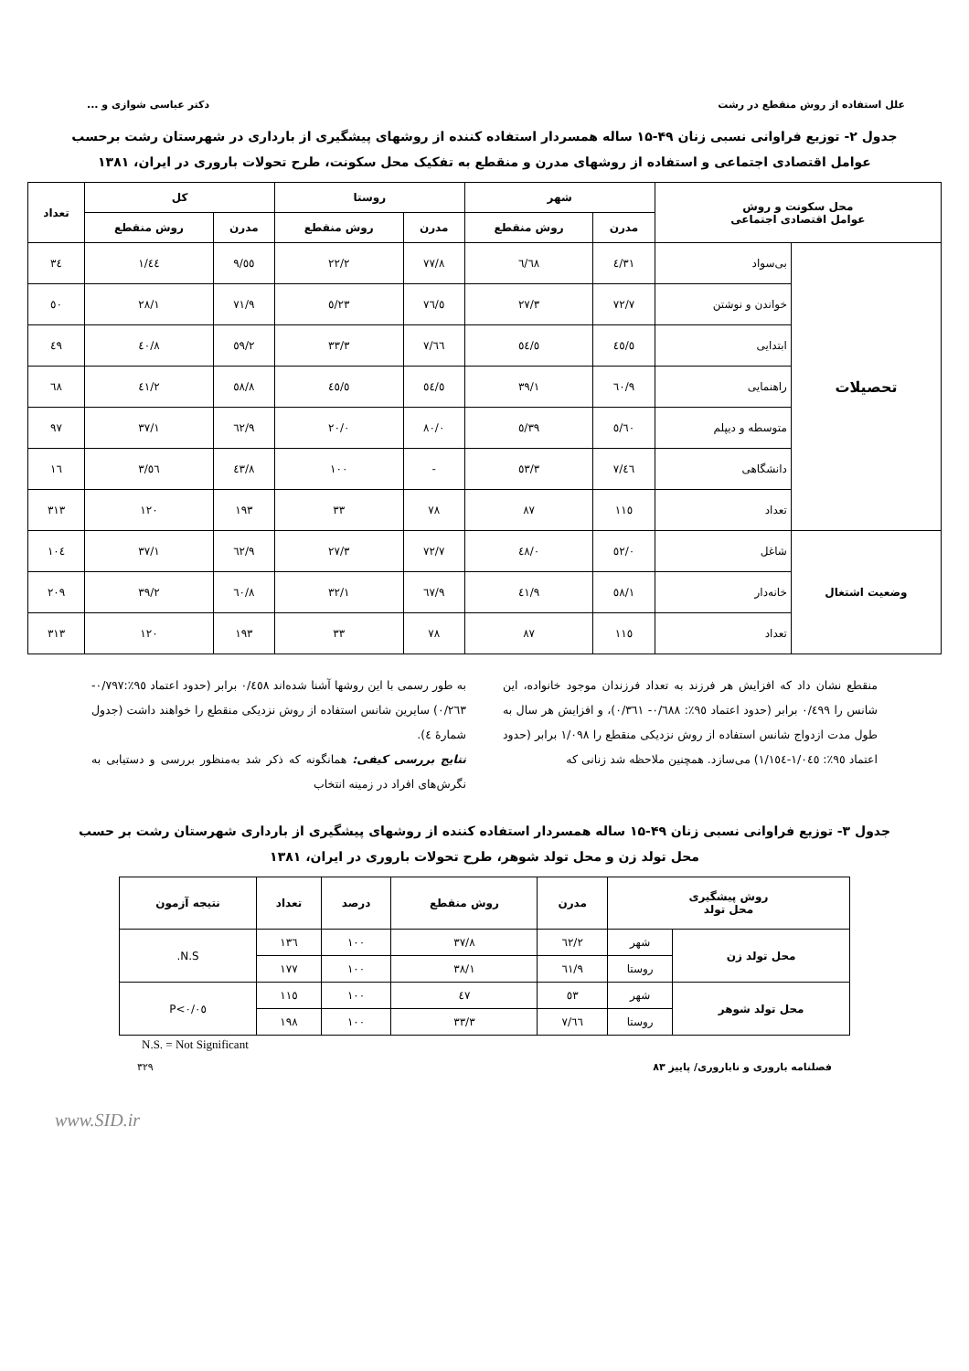علل استفاده از روش منقطع در رشت دکتر عباسی شوازی و ...
جدول ۲- توزیع فراوانی نسبی زنان ۴۹-۱۵ ساله همسردار استفاده کننده از روشهای پیشگیری از بارداری در شهرستان رشت برحسب عوامل اقتصادی اجتماعی و استفاده از روشهای مدرن و منقطع به تفکیک محل سکونت، طرح تحولات باروری در ایران، ۱۳۸۱
| محل سکونت و روش عوامل اقتصادی اجتماعی | | شهر | | روستا | | کل | | تعداد |
| --- | --- | --- | --- | --- | --- | --- | --- | --- |
| | | مدرن | روش منقطع | مدرن | روش منقطع | مدرن | روش منقطع | |
| تحصیلات | بی‌سواد | ۳۱/٤ | ٦۸/٦ | ۷۷/۸ | ۲۲/۲ | ٥٥/۹ | ٤٤/۱ | ۳٤ |
| | خواندن و نوشتن | ۷۲/۷ | ۲۷/۳ | ۷٦/٥ | ۲۳/٥ | ۷۱/۹ | ۲۸/۱ | ٥۰ |
| | ابتدایی | ٤٥/٥ | ٥٤/٥ | ٦٦/۷ | ۳۳/۳ | ٥۹/۲ | ٤۰/۸ | ٤۹ |
| | راهنمایی | ٦۰/۹ | ۳۹/۱ | ٥٤/٥ | ٤٥/٥ | ٥۸/۸ | ٤۱/۲ | ٦۸ |
| | متوسطه و دیپلم | ٦۰/٥ | ۳۹/٥ | ۸۰/۰ | ۲۰/۰ | ٦۲/۹ | ۳۷/۱ | ۹۷ |
| | دانشگاهی | ٤٦/۷ | ٥۳/۳ | - | ۱۰۰ | ٤۳/۸ | ٥٦/۳ | ۱٦ |
| | تعداد | ۱۱٥ | ۸۷ | ۷۸ | ۳۳ | ۱۹۳ | ۱۲۰ | ۳۱۳ |
| وضعیت اشتغال | شاغل | ٥۲/۰ | ٤۸/۰ | ۷۲/۷ | ۲۷/۳ | ٦۲/۹ | ۳۷/۱ | ۱۰٤ |
| | خانه‌دار | ٥۸/۱ | ٤۱/۹ | ٦۷/۹ | ۳۲/۱ | ٦۰/۸ | ۳۹/۲ | ۲۰۹ |
| | تعداد | ۱۱٥ | ۸۷ | ۷۸ | ۳۳ | ۱۹۳ | ۱۲۰ | ۳۱۳ |
منقطع نشان داد که افزایش هر فرزند به تعداد فرزندان موجود خانواده، این شانس را ۰/٤۹۹ برابر (حدود اعتماد ۹٥٪: ۰/٦۸۸- ۰/۳٦۱)، و افزایش هر سال به طول مدت ازدواج شانس استفاده از روش نزدیکی منقطع را ۱/۰۹۸ برابر (حدود اعتماد ۹٥٪: ۱/۰٤٥-۱/۱٥٤) می‌سازد. همچنین ملاحظه شد زنانی که
به طور رسمی با این روشها آشنا شده‌اند ۰/٤٥۸ برابر (حدود اعتماد ۹٥٪:۰/۷۹۷- ۰/۲٦۳) سایرین شانس استفاده از روش نزدیکی منقطع را خواهند داشت (جدول شمارهٔ ٤).
نتایج بررسی کیفی: همانگونه که ذکر شد به‌منظور بررسی و دستیابی به نگرش‌های افراد در زمینه انتخاب
جدول ۳- توزیع فراوانی نسبی زنان ۴۹-۱۵ ساله همسردار استفاده کننده از روشهای پیشگیری از بارداری شهرستان رشت بر حسب محل تولد زن و محل تولد شوهر، طرح تحولات باروری در ایران، ۱۳۸۱
| روش پیشگیری محل تولد | | مدرن | روش منقطع | درصد | تعداد | نتیجه آزمون |
| --- | --- | --- | --- | --- | --- | --- |
| محل تولد زن | شهر | ٦۲/۲ | ۳۷/۸ | ۱۰۰ | ۱۳٦ | N.S. |
| | روستا | ٦۱/۹ | ۳۸/۱ | ۱۰۰ | ۱۷۷ | |
| محل تولد شوهر | شهر | ٥۳ | ٤۷ | ۱۰۰ | ۱۱٥ | P<۰/۰٥ |
| | روستا | ٦٦/۷ | ۳۳/۳ | ۱۰۰ | ۱۹۸ | |
N.S. = Not Significant
فصلنامه باروری و ناباروری/ پاییز ۸۳ ۳۲۹
www.SID.ir